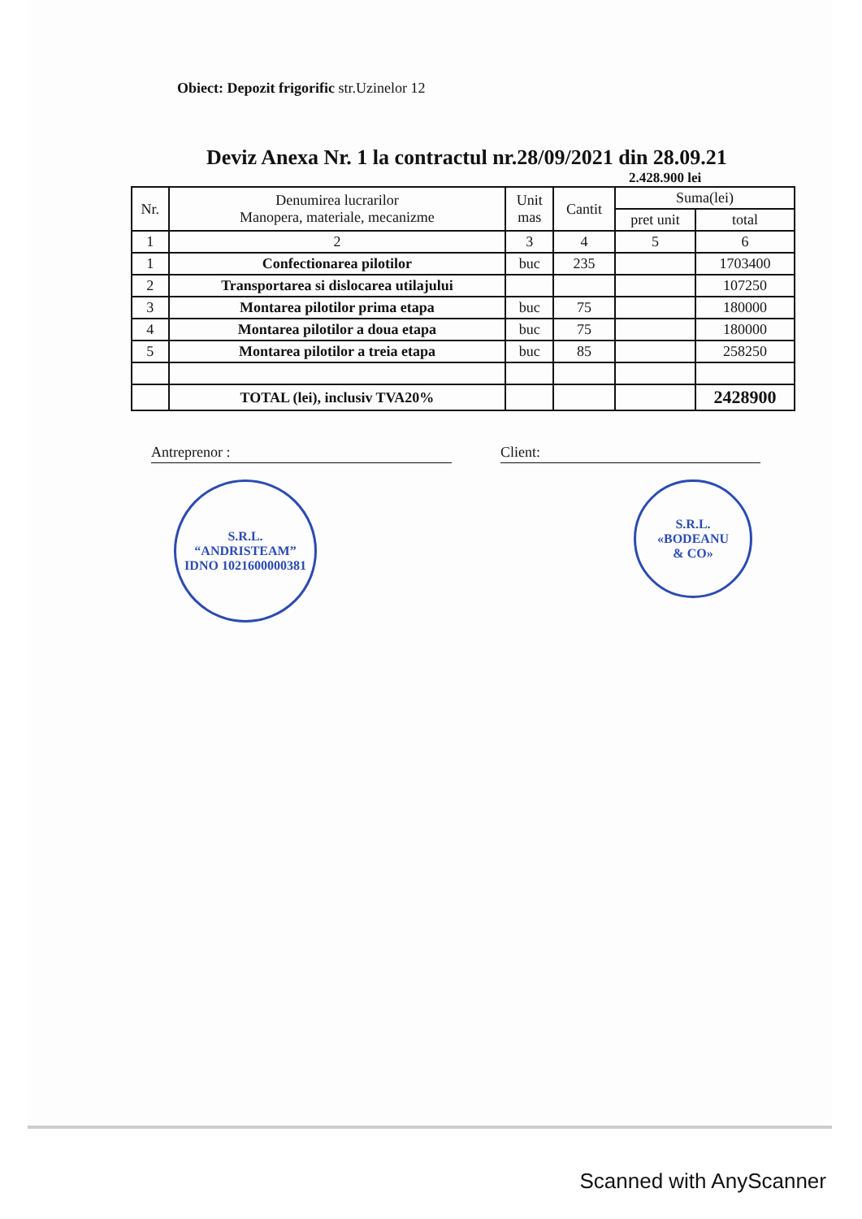Obiect: Depozit frigorific str.Uzinelor 12
Deviz Anexa Nr. 1 la contractul nr.28/09/2021 din 28.09.21
2.428.900 lei
| Nr. | Denumirea lucrarilor Manopera, materiale, mecanizme | Unit mas | Cantit | Suma(lei) | |
| --- | --- | --- | --- | --- | --- |
| | | | | pret unit | total |
| 1 | 2 | 3 | 4 | 5 | 6 |
| 1 | Confectionarea pilotilor | buc | 235 | | 1703400 |
| 2 | Transportarea si dislocarea utilajului | | | | 107250 |
| 3 | Montarea pilotilor prima etapa | buc | 75 | | 180000 |
| 4 | Montarea pilotilor a doua etapa | buc | 75 | | 180000 |
| 5 | Montarea pilotilor a treia etapa | buc | 85 | | 258250 |
| | TOTAL (lei), inclusiv TVA20% | | | | 2428900 |
Antreprenor : Client:
S.R.L.
“ANDRISTEAM”
IDNO 1021600000381
S.R.L.
«BODEANU
& CO»
Scanned with AnyScanner